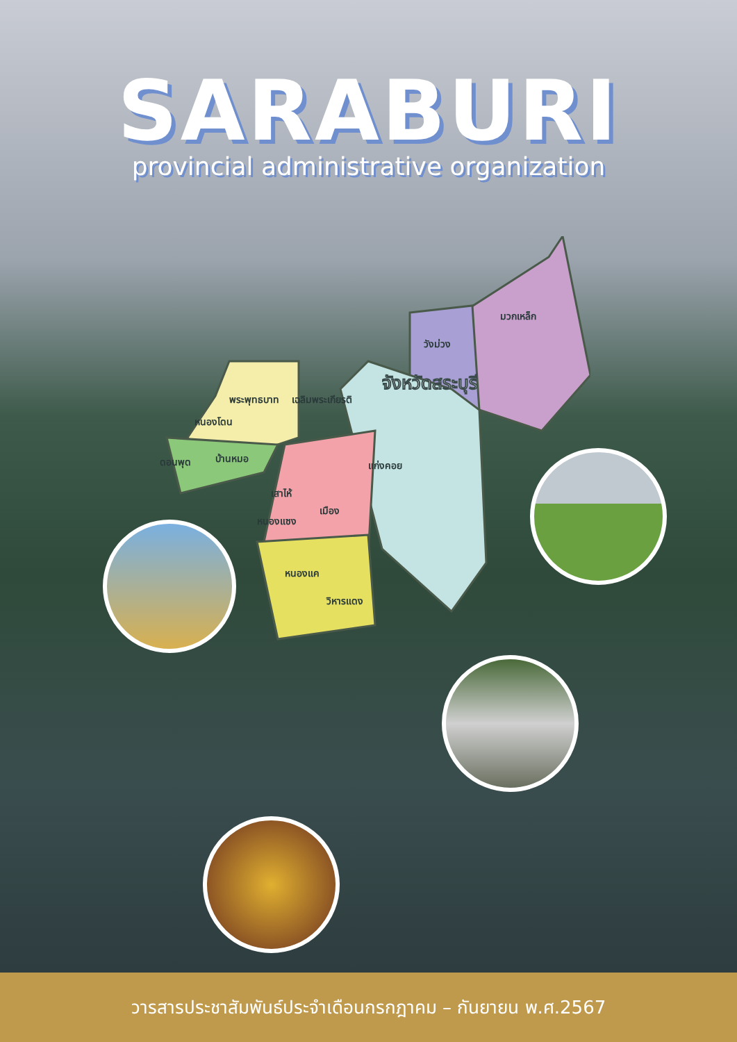SARABURI
provincial administrative organization
มวกเหล็ก
วังม่วง
จังหวัดสระบุรี
พระพุทธบาท
เฉลิมพระเกียรติ
หนองโดน
ดอนพุด
บ้านหมอ
แก่งคอย
เสาไห้
เมือง
หนองแซง
หนองแค
วิหารแดง
วารสารประชาสัมพันธ์ประจำเดือนกรกฎาคม – กันยายน พ.ศ.2567